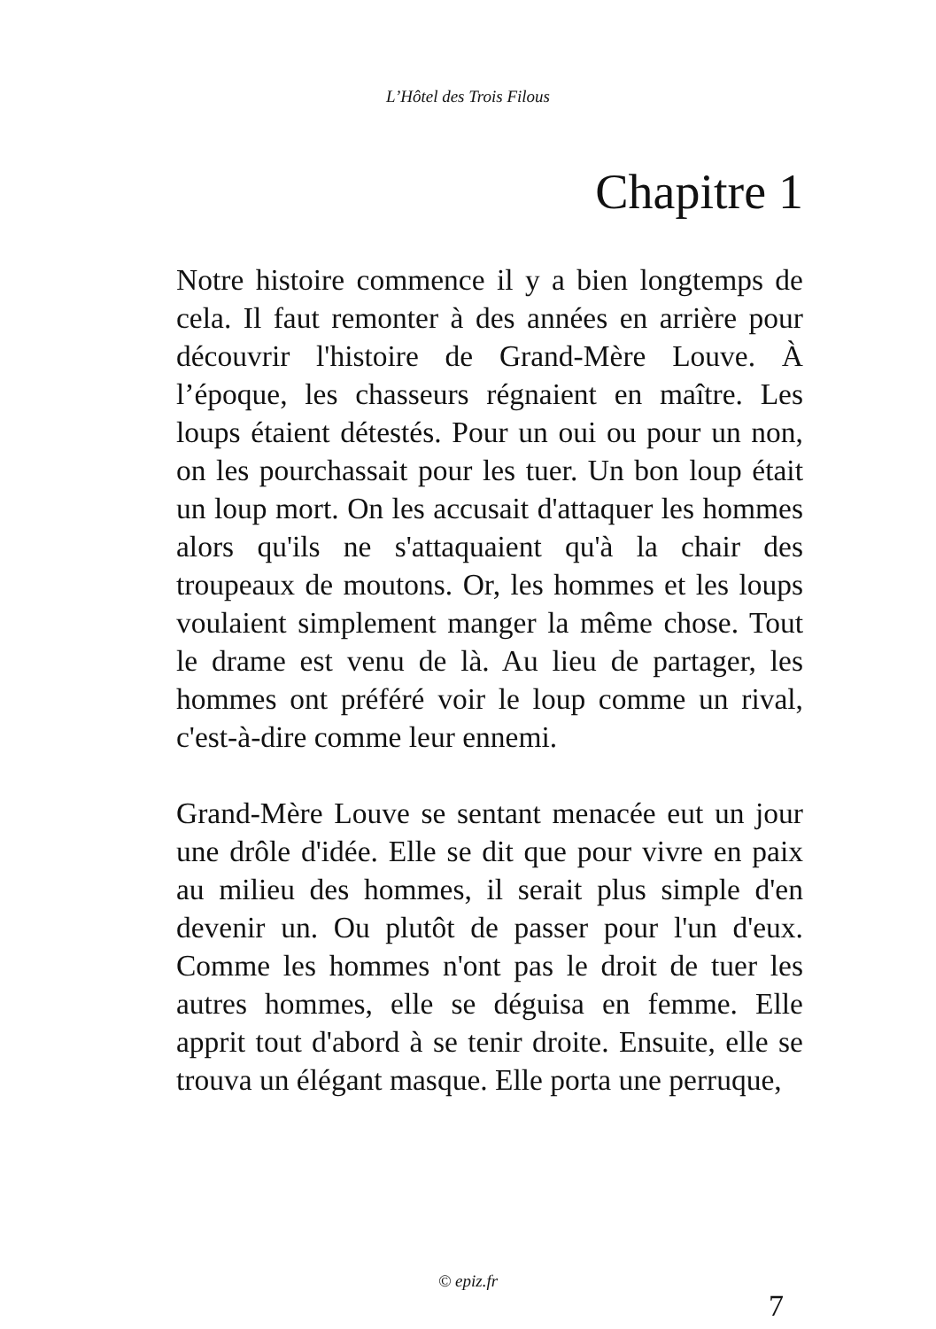L’Hôtel des Trois Filous
Chapitre 1
Notre histoire commence il y a bien longtemps de cela. Il faut remonter à des années en arrière pour découvrir l'histoire de Grand-Mère Louve. À l’époque, les chasseurs régnaient en maître. Les loups étaient détestés. Pour un oui ou pour un non, on les pourchassait pour les tuer. Un bon loup était un loup mort. On les accusait d'attaquer les hommes alors qu'ils ne s'attaquaient qu'à la chair des troupeaux de moutons. Or, les hommes et les loups voulaient simplement manger la même chose. Tout le drame est venu de là. Au lieu de partager, les hommes ont préféré voir le loup comme un rival, c'est-à-dire comme leur ennemi.
Grand-Mère Louve se sentant menacée eut un jour une drôle d'idée. Elle se dit que pour vivre en paix au milieu des hommes, il serait plus simple d'en devenir un. Ou plutôt de passer pour l'un d'eux. Comme les hommes n'ont pas le droit de tuer les autres hommes, elle se déguisa en femme. Elle apprit tout d'abord à se tenir droite. Ensuite, elle se trouva un élégant masque. Elle porta une perruque,
© epiz.fr
7